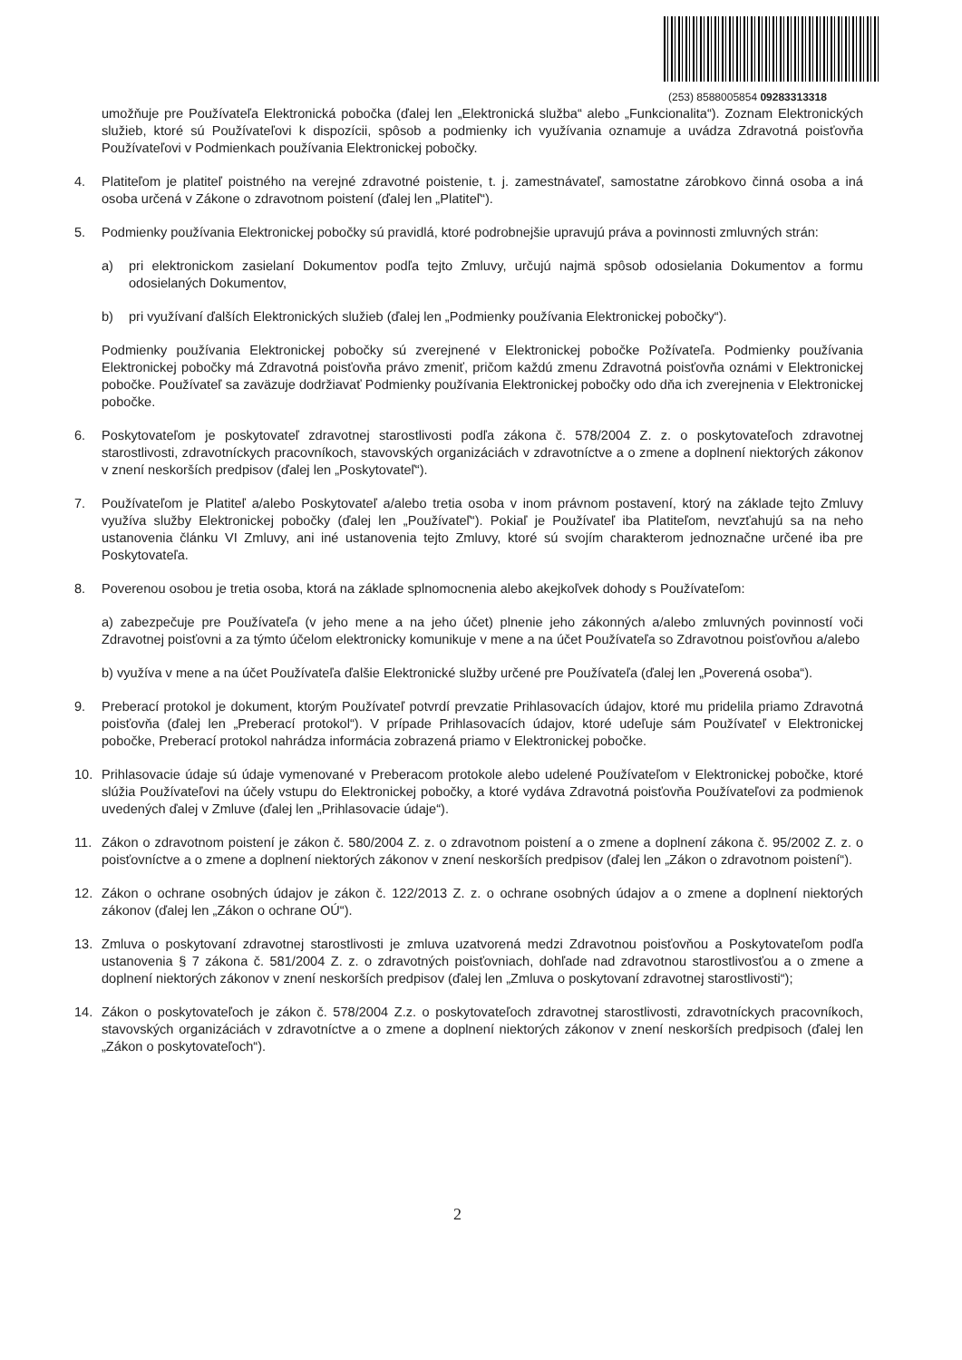(253) 8588005854 09283313318
umožňuje pre Používateľa Elektronická pobočka (ďalej len „Elektronická služba“ alebo „Funkcionalita“). Zoznam Elektronických služieb, ktoré sú Používateľovi k dispozícii, spôsob a podmienky ich využívania oznamuje a uvádza Zdravotná poisťovňa Používateľovi v Podmienkach používania Elektronickej pobočky.
4. Platiteľom je platiteľ poistného na verejné zdravotné poistenie, t. j. zamestnávateľ, samostatne zárobkovo činná osoba a iná osoba určená v Zákone o zdravotnom poistení (ďalej len „Platiteľ“).
5. Podmienky používania Elektronickej pobočky sú pravidlá, ktoré podrobnejšie upravujú práva a povinnosti zmluvných strán:
a) pri elektronickom zasielaní Dokumentov podľa tejto Zmluvy, určujú najmä spôsob odosielania Dokumentov a formu odosielaných Dokumentov,
b) pri využívaní ďalších Elektronických služieb (ďalej len „Podmienky používania Elektronickej pobočky“).
Podmienky používania Elektronickej pobočky sú zverejnené v Elektronickej pobočke Požívateľa. Podmienky používania Elektronickej pobočky má Zdravotná poisťovňa právo zmeniť, pričom každú zmenu Zdravotná poisťovňa oznámi v Elektronickej pobočke. Používateľ sa zaväzuje dodržiavať Podmienky používania Elektronickej pobočky odo dňa ich zverejnenia v Elektronickej pobočke.
6. Poskytovateľom je poskytovateľ zdravotnej starostlivosti podľa zákona č. 578/2004 Z. z. o poskytovateľoch zdravotnej starostlivosti, zdravotníckych pracovníkoch, stavovských organizáciách v zdravotníctve a o zmene a doplnení niektorých zákonov v znení neskorších predpisov (ďalej len „Poskytovateľ“).
7. Používateľom je Platiteľ a/alebo Poskytovateľ a/alebo tretia osoba v inom právnom postavení, ktorý na základe tejto Zmluvy využíva služby Elektronickej pobočky (ďalej len „Používateľ“). Pokiaľ je Používateľ iba Platiteľom, nevzťahujú sa na neho ustanovenia článku VI Zmluvy, ani iné ustanovenia tejto Zmluvy, ktoré sú svojím charakterom jednoznačne určené iba pre Poskytovateľa.
8. Poverenou osobou je tretia osoba, ktorá na základe splnomocnenia alebo akejkoľvek dohody s Používateľom:
a) zabezpečuje pre Používateľa (v jeho mene a na jeho účet) plnenie jeho zákonných a/alebo zmluvných povinností voči Zdravotnej poisťovni a za týmto účelom elektronicky komunikuje v mene a na účet Používateľa so Zdravotnou poisťovňou a/alebo
b) využíva v mene a na účet Používateľa ďalšie Elektronické služby určené pre Používateľa (ďalej len „Poverená osoba“).
9. Preberací protokol je dokument, ktorým Používateľ potvrdí prevzatie Prihlasovacích údajov, ktoré mu pridelila priamo Zdravotná poisťovňa (ďalej len „Preberací protokol“). V prípade Prihlasovacích údajov, ktoré udeľuje sám Používateľ v Elektronickej pobočke, Preberací protokol nahrádza informácia zobrazená priamo v Elektronickej pobočke.
10. Prihlasovacie údaje sú údaje vymenované v Preberacom protokole alebo udelené Používateľom v Elektronickej pobočke, ktoré slúžia Používateľovi na účely vstupu do Elektronickej pobočky, a ktoré vydáva Zdravotná poisťovňa Používateľovi za podmienok uvedených ďalej v Zmluve (ďalej len „Prihlasovacie údaje“).
11. Zákon o zdravotnom poistení je zákon č. 580/2004 Z. z. o zdravotnom poistení a o zmene a doplnení zákona č. 95/2002 Z. z. o poisťovníctve a o zmene a doplnení niektorých zákonov v znení neskorších predpisov (ďalej len „Zákon o zdravotnom poistení“).
12. Zákon o ochrane osobných údajov je zákon č. 122/2013 Z. z. o ochrane osobných údajov a o zmene a doplnení niektorých zákonov (ďalej len „Zákon o ochrane OÚ“).
13. Zmluva o poskytovaní zdravotnej starostlivosti je zmluva uzatvorená medzi Zdravotnou poisťovňou a Poskytovateľom podľa ustanovenia § 7 zákona č. 581/2004 Z. z. o zdravotných poisťovniach, dohľade nad zdravotnou starostlivosťou a o zmene a doplnení niektorých zákonov v znení neskorších predpisov (ďalej len „Zmluva o poskytovaní zdravotnej starostlivosti“);
14. Zákon o poskytovateľoch je zákon č. 578/2004 Z.z. o poskytovateľoch zdravotnej starostlivosti, zdravotníckych pracovníkoch, stavovských organizáciách v zdravotníctve a o zmene a doplnení niektorých zákonov v znení neskorších predpisoch (ďalej len „Zákon o poskytovateľoch“).
2